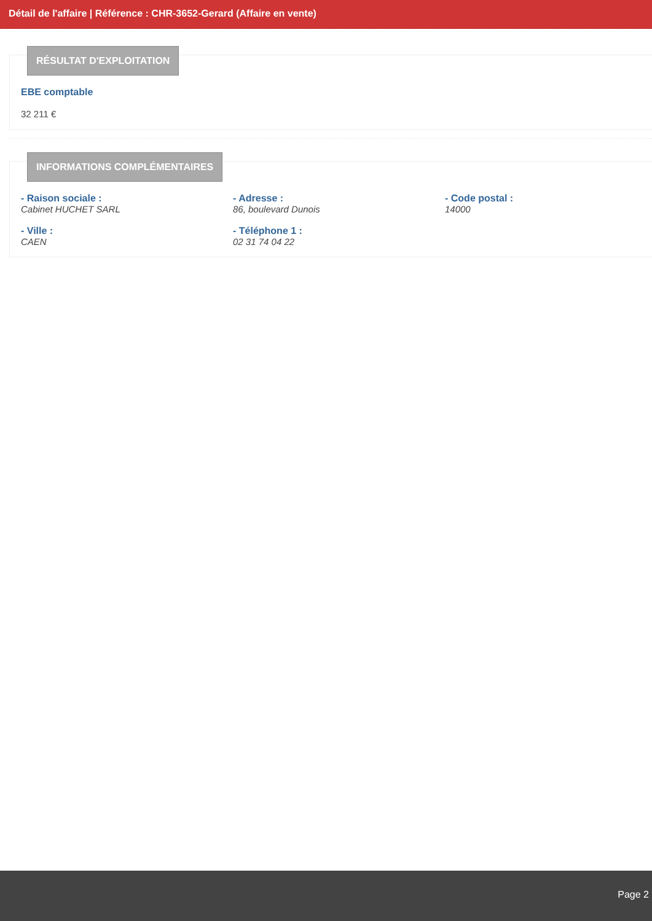Détail de l'affaire | Référence : CHR-3652-Gerard (Affaire en vente)
RÉSULTAT D'EXPLOITATION
EBE comptable
32 211 €
INFORMATIONS COMPLÉMENTAIRES
- Raison sociale :
Cabinet HUCHET SARL
- Adresse :
86, boulevard Dunois
- Code postal :
14000
- Ville :
CAEN
- Téléphone 1 :
02 31 74 04 22
Page 2